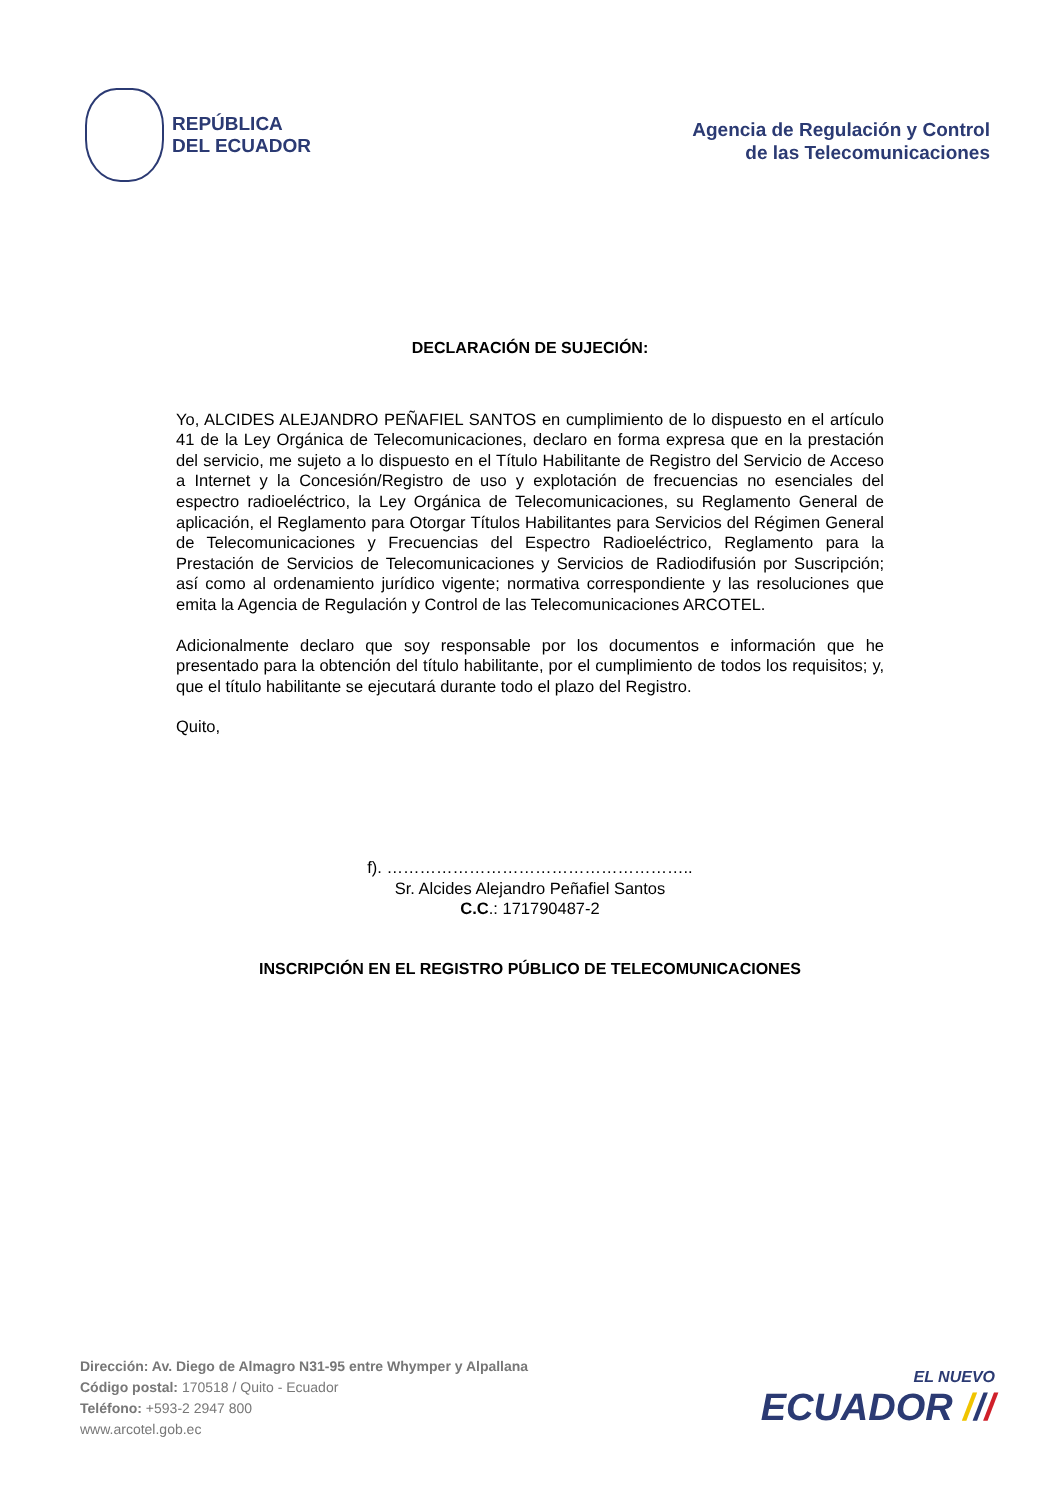REPÚBLICA
DEL ECUADOR
Agencia de Regulación y Control
de las Telecomunicaciones
DECLARACIÓN DE SUJECIÓN:
Yo, ALCIDES ALEJANDRO PEÑAFIEL SANTOS en cumplimiento de lo dispuesto en el artículo 41 de la Ley Orgánica de Telecomunicaciones, declaro en forma expresa que en la prestación del servicio, me sujeto a lo dispuesto en el Título Habilitante de Registro del Servicio de Acceso a Internet y la Concesión/Registro de uso y explotación de frecuencias no esenciales del espectro radioeléctrico, la Ley Orgánica de Telecomunicaciones, su Reglamento General de aplicación, el Reglamento para Otorgar Títulos Habilitantes para Servicios del Régimen General de Telecomunicaciones y Frecuencias del Espectro Radioeléctrico, Reglamento para la Prestación de Servicios de Telecomunicaciones y Servicios de Radiodifusión por Suscripción; así como al ordenamiento jurídico vigente; normativa correspondiente y las resoluciones que emita la Agencia de Regulación y Control de las Telecomunicaciones ARCOTEL.
Adicionalmente declaro que soy responsable por los documentos e información que he presentado para la obtención del título habilitante, por el cumplimiento de todos los requisitos; y, que el título habilitante se ejecutará durante todo el plazo del Registro.
Quito,
f). ………………………………………………..
Sr. Alcides Alejandro Peñafiel Santos
C.C.: 171790487-2
INSCRIPCIÓN EN EL REGISTRO PÚBLICO DE TELECOMUNICACIONES
Dirección: Av. Diego de Almagro N31-95 entre Whymper y Alpallana
Código postal: 170518 / Quito - Ecuador
Teléfono: +593-2 2947 800
www.arcotel.gob.ec
EL NUEVO
ECUADOR ///